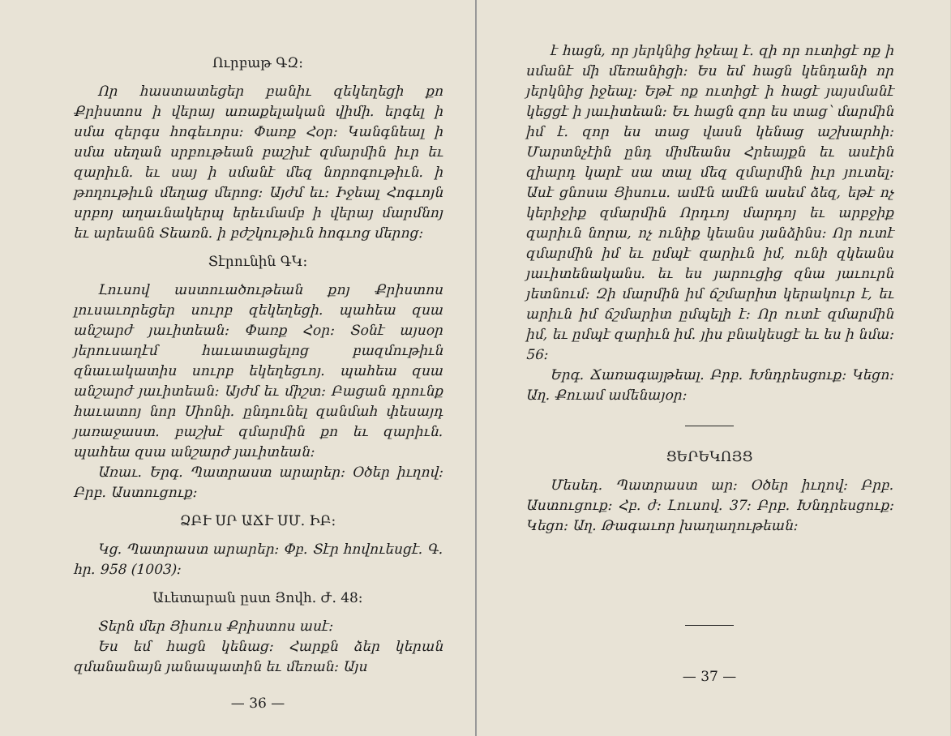Ուրբաթ ԳԶ։
Որ հաստատեցեր բանիւ զեկեղեցի քո Քրիստոս ի վերայ առաքելական վիմի. երգել ի սմա զերգս հոգեւորս։ Փառք Հօր։ Կանգնեալ ի սմա սեղան սրբութեան բաշխէ զմարմին իւր եւ զարիւն. եւ սայ ի սմանէ մեզ նորոգութիւն. ի թողութիւն մեղաց մերոց։ Այժմ եւ։ Իջեալ Հոգւոյն սրբոյ աղաւնակերպ երեւմամբ ի վերայ մարմնոյ եւ արեանն Տեառն. ի բժշկութիւն հոգւոց մերոց։
Տէրունին ԳԿ։
Լուսով աստուածութեան քոյ Քրիստոս լուսաւորեցեր սուրբ զեկեղեցի. պահեա զսա անշարժ յաւիտեան։ Փառք Հօր։ Տօնէ այսօր յերուսաղէմ հաւատացելոց բազմութիւն զնաւակատիս սուրբ եկեղեցւոյ. պահեա զսա անշարժ յաւիտեան։ Այժմ եւ միշտ։ Բացան դրունք հաւատոյ նոր Սիոնի. ընդունել զանմահ փեսայդ յառաջաստ. բաշխէ զմարմին քո եւ զարիւն. պահեա զսա անշարժ յաւիտեան։
Առաւ. Երգ. Պատրաստ արարեր։ Օծեր իւղով։ Բրբ. Աստուցուք։
ՁԲՒ ՍՐ ԱՃՒ ՍՄ. ԻԲ։
Կց. Պատրաստ արարեր։ Փբ. Տէր հովուեսցէ. Գ. հր. 958 (1003)։
Աւետարան ըստ Յովհ. Ժ. 48։
Տերն մեր Յիսուս Քրիստոս ասէ։
Ես եմ հացն կենաց։ Հարքն ձեր կերան զմանանայն յանապատին եւ մեռան։ Այս
— 36 —
է հացն, որ յերկնից իջեալ է. զի որ ուտիցէ ոք ի սմանէ մի մեռանիցի։ Ես եմ հացն կենդանի որ յերկնից իջեալ։ Եթէ ոք ուտիցէ ի հացէ յայսմանէ կեցցէ ի յաւիտեան։ Եւ հացն զոր ես տաց՝ մարմին իմ է. զոր ես տաց վասն կենաց աշխարհի։ Մարտնչէին ընդ միմեանս Հրեայքն եւ ասէին զիարդ կարէ սա տալ մեզ զմարմին իւր յուտել։ Ասէ ցնոսա Յիսուս. ամէն ամէն ասեմ ձեզ, եթէ ոչ կերիջիք զմարմին Որդւոյ մարդոյ եւ արբջիք զարիւն նորա, ոչ ունիք կեանս յանձինս։ Որ ուտէ զմարմին իմ եւ ըմպէ զարիւն իմ, ունի զկեանս յաւիտենականս. եւ ես յարուցից զնա յաւուրն յետնում։ Զի մարմին իմ ճշմարիտ կերակուր է, եւ արիւն իմ ճշմարիտ ըմպելի է։ Որ ուտէ զմարմին իմ, եւ ըմպէ զարիւն իմ. յիս բնակեսցէ եւ ես ի նմա։ 56։
Երգ. Ճառագայթեալ. Բրբ. Խնդրեսցուք։ Կեցո։ Աղ. Քուամ ամենայօր։
ՑԵՐԵԿՈՅՑ
Մեսեդ. Պատրաստ ար։ Օծեր իւղով։ Բրբ. Աստուցուք։ Հբ. ժ։ Լուսով. 37։ Բրբ. Խնդրեսցուք։ Կեցո։ Աղ. Թագաւոր խաղաղութեան։
— 37 —